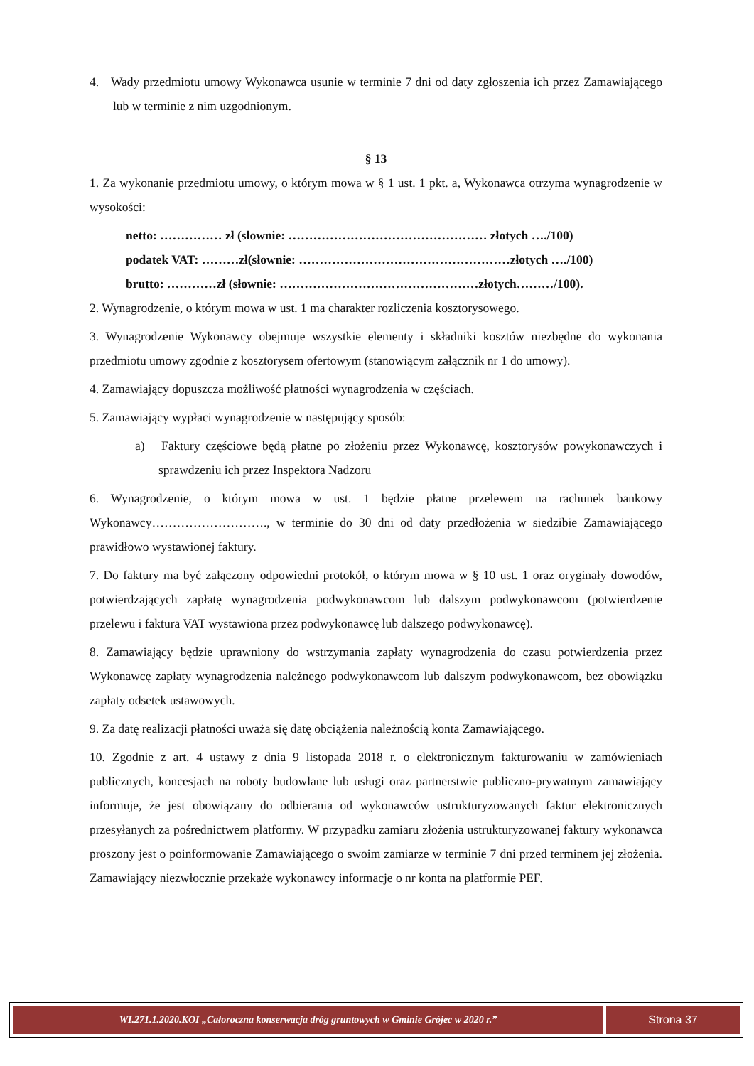4. Wady przedmiotu umowy Wykonawca usunie w terminie 7 dni od daty zgłoszenia ich przez Zamawiającego lub w terminie z nim uzgodnionym.
§ 13
1. Za wykonanie przedmiotu umowy, o którym mowa w § 1 ust. 1 pkt. a, Wykonawca otrzyma wynagrodzenie w wysokości:
netto: …………… zł (słownie: ………………………………………… złotych …./100)
podatek VAT: ………zł(słownie: ……………………………………………złotych …./100)
brutto: …………zł (słownie: …………………………………………złotych………/100).
2. Wynagrodzenie, o którym mowa w ust. 1 ma charakter rozliczenia kosztorysowego.
3. Wynagrodzenie Wykonawcy obejmuje wszystkie elementy i składniki kosztów niezbędne do wykonania przedmiotu umowy zgodnie z kosztorysem ofertowym (stanowiącym załącznik nr 1 do umowy).
4. Zamawiający dopuszcza możliwość płatności wynagrodzenia w częściach.
5. Zamawiający wypłaci wynagrodzenie w następujący sposób:
a) Faktury częściowe będą płatne po złożeniu przez Wykonawcę, kosztorysów powykonawczych i sprawdzeniu ich przez Inspektora Nadzoru
6. Wynagrodzenie, o którym mowa w ust. 1 będzie płatne przelewem na rachunek bankowy Wykonawcy………………………., w terminie do 30 dni od daty przedłożenia w siedzibie Zamawiającego prawidłowo wystawionej faktury.
7. Do faktury ma być załączony odpowiedni protokół, o którym mowa w § 10 ust. 1 oraz oryginały dowodów, potwierdzających zapłatę wynagrodzenia podwykonawcom lub dalszym podwykonawcom (potwierdzenie przelewu i faktura VAT wystawiona przez podwykonawcę lub dalszego podwykonawcę).
8. Zamawiający będzie uprawniony do wstrzymania zapłaty wynagrodzenia do czasu potwierdzenia przez Wykonawcę zapłaty wynagrodzenia należnego podwykonawcom lub dalszym podwykonawcom, bez obowiązku zapłaty odsetek ustawowych.
9. Za datę realizacji płatności uważa się datę obciążenia należnością konta Zamawiającego.
10. Zgodnie z art. 4 ustawy z dnia 9 listopada 2018 r. o elektronicznym fakturowaniu w zamówieniach publicznych, koncesjach na roboty budowlane lub usługi oraz partnerstwie publiczno-prywatnym zamawiający informuje, że jest obowiązany do odbierania od wykonawców ustrukturyzowanych faktur elektronicznych przesyłanych za pośrednictwem platformy. W przypadku zamiaru złożenia ustrukturyzowanej faktury wykonawca proszony jest o poinformowanie Zamawiającego o swoim zamiarze w terminie 7 dni przed terminem jej złożenia. Zamawiający niezwłocznie przekaże wykonawcy informacje o nr konta na platformie PEF.
WI.271.1.2020.KOI „Całoroczna konserwacja dróg gruntowych w Gminie Grójec w 2020 r.”
Strona 37